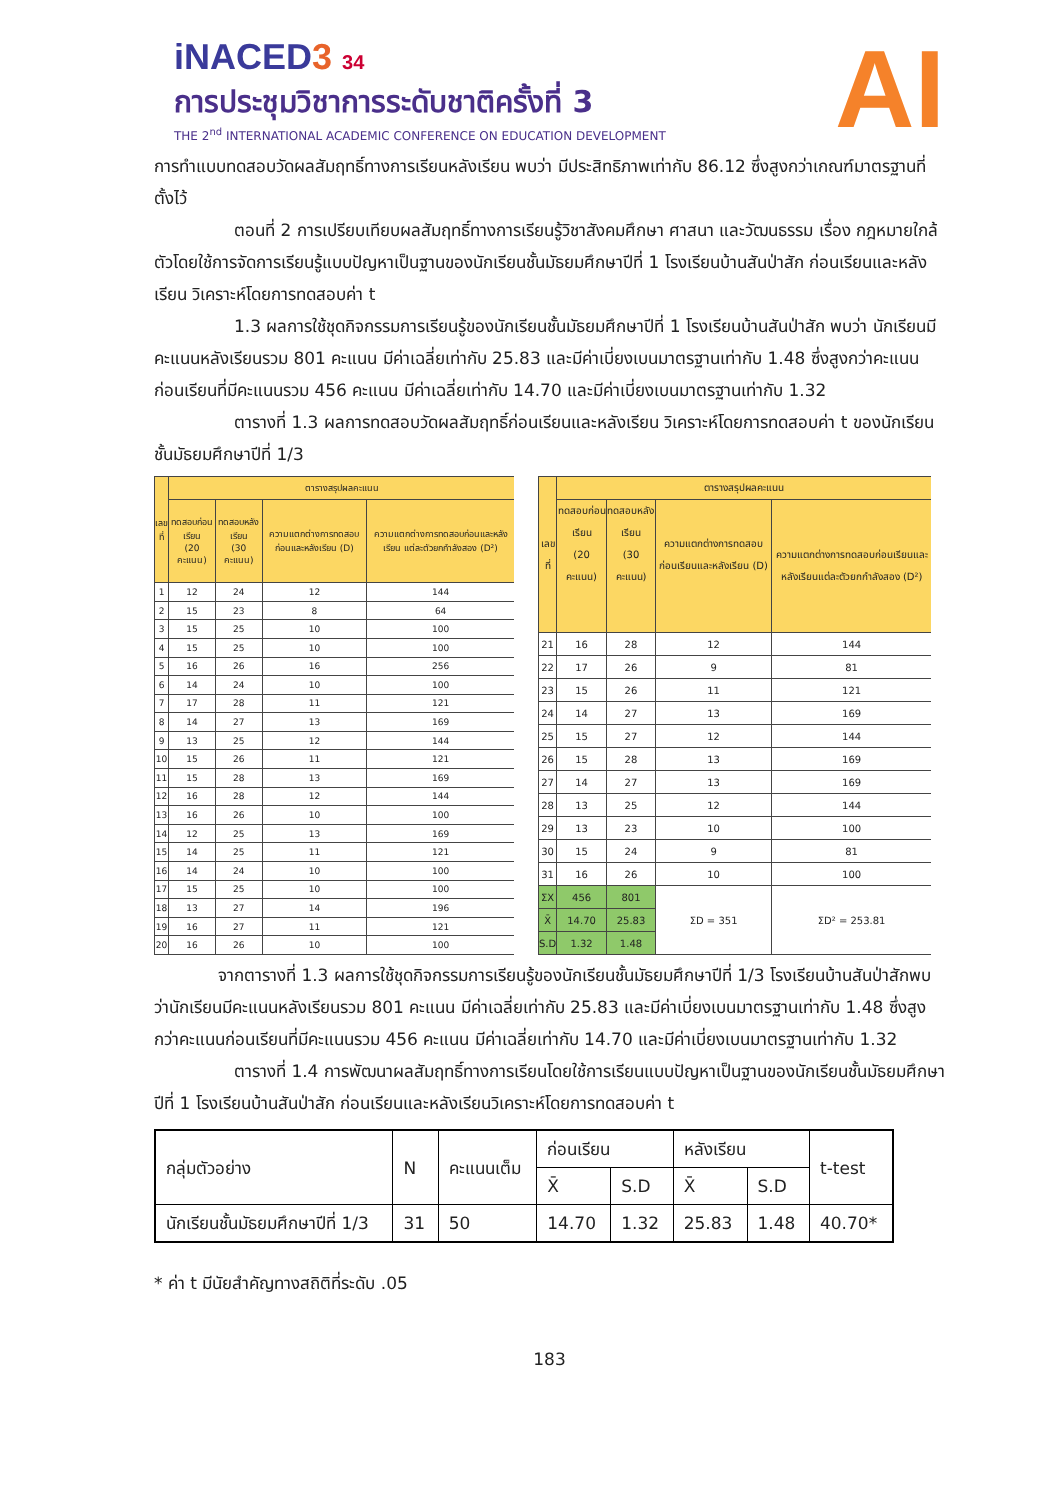iNACED3 34
การประชุมวิชาการระดับชาติครั้งที่ 3
THE 2<sup>nd</sup> INTERNATIONAL ACADEMIC CONFERENCE ON EDUCATION DEVELOPMENT
AI
การทำแบบทดสอบวัดผลสัมฤทธิ์ทางการเรียนหลังเรียน พบว่า มีประสิทธิภาพเท่ากับ 86.12 ซึ่งสูงกว่าเกณฑ์มาตรฐานที่ตั้งไว้
ตอนที่ 2 การเปรียบเทียบผลสัมฤทธิ์ทางการเรียนรู้วิชาสังคมศึกษา ศาสนา และวัฒนธรรม เรื่อง กฎหมายใกล้ตัวโดยใช้การจัดการเรียนรู้แบบปัญหาเป็นฐานของนักเรียนชั้นมัธยมศึกษาปีที่ 1 โรงเรียนบ้านสันป่าสัก ก่อนเรียนและหลังเรียน วิเคราะห์โดยการทดสอบค่า t
1.3 ผลการใช้ชุดกิจกรรมการเรียนรู้ของนักเรียนชั้นมัธยมศึกษาปีที่ 1 โรงเรียนบ้านสันป่าสัก พบว่า นักเรียนมีคะแนนหลังเรียนรวม 801 คะแนน มีค่าเฉลี่ยเท่ากับ 25.83 และมีค่าเบี่ยงเบนมาตรฐานเท่ากับ 1.48 ซึ่งสูงกว่าคะแนนก่อนเรียนที่มีคะแนนรวม 456 คะแนน มีค่าเฉลี่ยเท่ากับ 14.70 และมีค่าเบี่ยงเบนมาตรฐานเท่ากับ 1.32
ตารางที่ 1.3 ผลการทดสอบวัดผลสัมฤทธิ์ก่อนเรียนและหลังเรียน วิเคราะห์โดยการทดสอบค่า t ของนักเรียนชั้นมัธยมศึกษาปีที่ 1/3
| เลข ที่ | ตารางสรุปผลคะแนน | | | |
| --- | --- | --- | --- | --- |
| | ทดสอบก่อนเรียน (20 คะแนน) | ทดสอบหลังเรียน (30 คะแนน) | ความแตกต่างการทดสอบก่อนและหลังเรียน (D) | ความแตกต่างการทดสอบก่อนและหลังเรียน แต่ละตัวยกกำลังสอง (D²) |
| 1 | 12 | 24 | 12 | 144 |
| 2 | 15 | 23 | 8 | 64 |
| 3 | 15 | 25 | 10 | 100 |
| 4 | 15 | 25 | 10 | 100 |
| 5 | 16 | 26 | 16 | 256 |
| 6 | 14 | 24 | 10 | 100 |
| 7 | 17 | 28 | 11 | 121 |
| 8 | 14 | 27 | 13 | 169 |
| 9 | 13 | 25 | 12 | 144 |
| 10 | 15 | 26 | 11 | 121 |
| 11 | 15 | 28 | 13 | 169 |
| 12 | 16 | 28 | 12 | 144 |
| 13 | 16 | 26 | 10 | 100 |
| 14 | 12 | 25 | 13 | 169 |
| 15 | 14 | 25 | 11 | 121 |
| 16 | 14 | 24 | 10 | 100 |
| 17 | 15 | 25 | 10 | 100 |
| 18 | 13 | 27 | 14 | 196 |
| 19 | 16 | 27 | 11 | 121 |
| 20 | 16 | 26 | 10 | 100 |
| เลข ที่ | ตารางสรุปผลคะแนน | | | |
| --- | --- | --- | --- | --- |
| | ทดสอบก่อนเรียน (20 คะแนน) | ทดสอบหลังเรียน (30 คะแนน) | ความแตกต่างการทดสอบก่อนเรียนและหลังเรียน (D) | ความแตกต่างการทดสอบก่อนเรียนและหลังเรียนแต่ละตัวยกกำลังสอง (D²) |
| 21 | 16 | 28 | 12 | 144 |
| 22 | 17 | 26 | 9 | 81 |
| 23 | 15 | 26 | 11 | 121 |
| 24 | 14 | 27 | 13 | 169 |
| 25 | 15 | 27 | 12 | 144 |
| 26 | 15 | 28 | 13 | 169 |
| 27 | 14 | 27 | 13 | 169 |
| 28 | 13 | 25 | 12 | 144 |
| 29 | 13 | 23 | 10 | 100 |
| 30 | 15 | 24 | 9 | 81 |
| 31 | 16 | 26 | 10 | 100 |
| ΣX | 456 | 801 | ΣD = 351 | ΣD² = 253.81 |
| X̄ | 14.70 | 25.83 | | |
| S.D | 1.32 | 1.48 | | |
จากตารางที่ 1.3 ผลการใช้ชุดกิจกรรมการเรียนรู้ของนักเรียนชั้นมัธยมศึกษาปีที่ 1/3 โรงเรียนบ้านสันป่าสักพบว่านักเรียนมีคะแนนหลังเรียนรวม 801 คะแนน มีค่าเฉลี่ยเท่ากับ 25.83 และมีค่าเบี่ยงเบนมาตรฐานเท่ากับ 1.48 ซึ่งสูงกว่าคะแนนก่อนเรียนที่มีคะแนนรวม 456 คะแนน มีค่าเฉลี่ยเท่ากับ 14.70 และมีค่าเบี่ยงเบนมาตรฐานเท่ากับ 1.32
ตารางที่ 1.4 การพัฒนาผลสัมฤทธิ์ทางการเรียนโดยใช้การเรียนแบบปัญหาเป็นฐานของนักเรียนชั้นมัธยมศึกษาปีที่ 1 โรงเรียนบ้านสันป่าสัก ก่อนเรียนและหลังเรียนวิเคราะห์โดยการทดสอบค่า t
| กลุ่มตัวอย่าง | N | คะแนนเต็ม | ก่อนเรียน | | หลังเรียน | | t-test |
| | | | X̄ | S.D | X̄ | S.D | |
| นักเรียนชั้นมัธยมศึกษาปีที่ 1/3 | 31 | 50 | 14.70 | 1.32 | 25.83 | 1.48 | 40.70* |
* ค่า t มีนัยสำคัญทางสถิติที่ระดับ .05
183